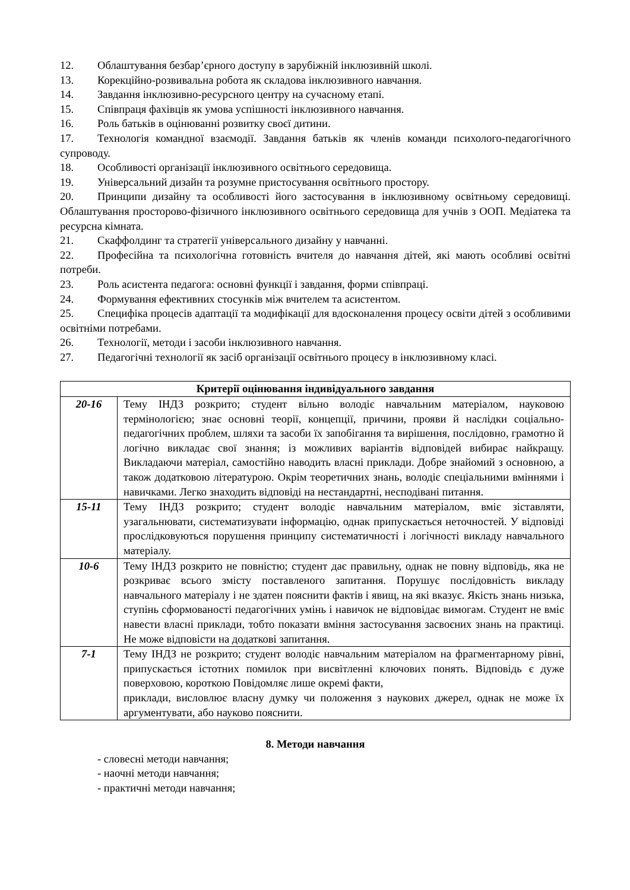12. Облаштування безбар’єрного доступу в зарубіжній інклюзивній школі.
13. Корекційно-розвивальна робота як складова інклюзивного навчання.
14. Завдання інклюзивно-ресурсного центру на сучасному етапі.
15. Співпраця фахівців як умова успішності інклюзивного навчання.
16. Роль батьків в оцінюванні розвитку своєї дитини.
17. Технологія командної взаємодії. Завдання батьків як членів команди психолого-педагогічного супроводу.
18. Особливості організації інклюзивного освітнього середовища.
19. Універсальний дизайн та розумне пристосування освітнього простору.
20. Принципи дизайну та особливості його застосування в інклюзивному освітньому середовищі. Облаштування просторово-фізичного інклюзивного освітнього середовища для учнів з ООП. Медіатека та ресурсна кімната.
21. Скаффолдинг та стратегії універсального дизайну у навчанні.
22. Професійна та психологічна готовність вчителя до навчання дітей, які мають особливі освітні потреби.
23. Роль асистента педагога: основні функції і завдання, форми співпраці.
24. Формування ефективних стосунків між вчителем та асистентом.
25. Специфіка процесів адаптації та модифікації для вдосконалення процесу освіти дітей з особливими освітніми потребами.
26. Технології, методи і засоби інклюзивного навчання.
27. Педагогічні технології як засіб організації освітнього процесу в інклюзивному класі.
| Критерії оцінювання індивідуального завдання | |
| --- | --- |
| 20-16 | Тему ІНДЗ розкрито; студент вільно володіє навчальним матеріалом, науковою термінологією; знає основні теорії, концепції, причини, прояви й наслідки соціально-педагогічних проблем, шляхи та засоби їх запобігання та вирішення, послідовно, грамотно й логічно викладає свої знання; із можливих варіантів відповідей вибирає найкращу. Викладаючи матеріал, самостійно наводить власні приклади. Добре знайомий з основною, а також додатковою літературою. Окрім теоретичних знань, володіє спеціальними вміннями і навичками. Легко знаходить відповіді на нестандартні, несподівані питання. |
| 15-11 | Тему ІНДЗ розкрито; студент володіє навчальним матеріалом, вміє зіставляти, узагальнювати, систематизувати інформацію, однак припускається неточностей. У відповіді прослідковуються порушення принципу систематичності і логічності викладу навчального матеріалу. |
| 10-6 | Тему ІНДЗ розкрито не повністю; студент дає правильну, однак не повну відповідь, яка не розкриває всього змісту поставленого запитання. Порушує послідовність викладу навчального матеріалу і не здатен пояснити фактів і явищ, на які вказує. Якість знань низька, ступінь сформованості педагогічних умінь і навичок не відповідає вимогам. Студент не вміє навести власні приклади, тобто показати вміння застосування засвоєних знань на практиці. Не може відповісти на додаткові запитання. |
| 7-1 | Тему ІНДЗ не розкрито; студент володіє навчальним матеріалом на фрагментарному рівні, припускається істотних помилок при висвітленні ключових понять. Відповідь є дуже поверховою, короткою Повідомляє лише окремі факти, приклади, висловлює власну думку чи положення з наукових джерел, однак не може їх аргументувати, або науково пояснити. |
8. Методи навчання
- словесні методи навчання;
- наочні методи навчання;
- практичні методи навчання;